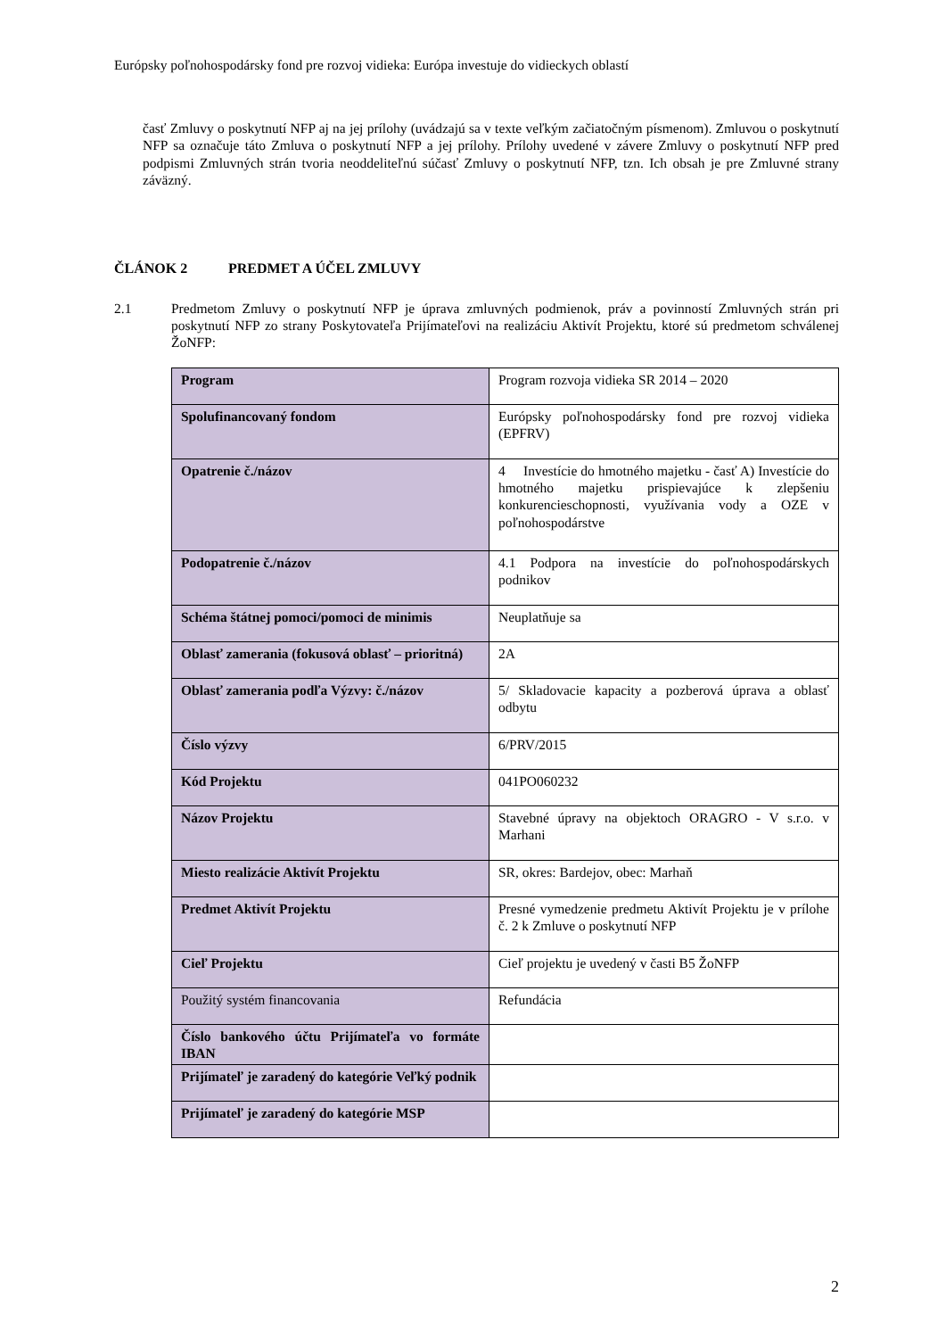Európsky poľnohospodársky fond pre rozvoj vidieka: Európa investuje do vidieckych oblastí
časť Zmluvy o poskytnutí NFP aj na jej prílohy (uvádzajú sa v texte veľkým začiatočným písmenom). Zmluvou o poskytnutí NFP sa označuje táto Zmluva o poskytnutí NFP a jej prílohy. Prílohy uvedené v závere Zmluvy o poskytnutí NFP pred podpismi Zmluvných strán tvoria neoddeliteľnú súčasť Zmluvy o poskytnutí NFP, tzn. Ich obsah je pre Zmluvné strany záväzný.
ČLÁNOK 2 PREDMET A ÚČEL ZMLUVY
2.1 Predmetom Zmluvy o poskytnutí NFP je úprava zmluvných podmienok, práv a povinností Zmluvných strán pri poskytnutí NFP zo strany Poskytovateľa Prijímateľovi na realizáciu Aktivít Projektu, ktoré sú predmetom schválenej ŽoNFP:
| Program | Program rozvoja vidieka SR 2014 – 2020 |
| Spolufinancovaný fondom | Európsky poľnohospodársky fond pre rozvoj vidieka (EPFRV) |
| Opatrenie č./názov | 4 Investície do hmotného majetku - časť A) Investície do hmotného majetku prispievajúce k zlepšeniu konkurencieschopnosti, využívania vody a OZE v poľnohospodárstve |
| Podopatrenie č./názov | 4.1 Podpora na investície do poľnohospodárskych podnikov |
| Schéma štátnej pomoci/pomoci de minimis | Neuplatňuje sa |
| Oblasť zamerania (fokusová oblasť – prioritná) | 2A |
| Oblasť zamerania podľa Výzvy: č./názov | 5/ Skladovacie kapacity a pozberová úprava a oblasť odbytu |
| Číslo výzvy | 6/PRV/2015 |
| Kód Projektu | 041PO060232 |
| Názov Projektu | Stavebné úpravy na objektoch ORAGRO - V s.r.o. v Marhani |
| Miesto realizácie Aktivít Projektu | SR, okres: Bardejov, obec: Marhaň |
| Predmet Aktivít Projektu | Presné vymedzenie predmetu Aktivít Projektu je v prílohe č. 2 k Zmluve o poskytnutí NFP |
| Cieľ Projektu | Cieľ projektu je uvedený v časti B5 ŽoNFP |
| Použitý systém financovania | Refundácia |
| Číslo bankového účtu Prijímateľa vo formáte IBAN | |
| Prijímateľ je zaradený do kategórie Veľký podnik | |
| Prijímateľ je zaradený do kategórie MSP | |
2